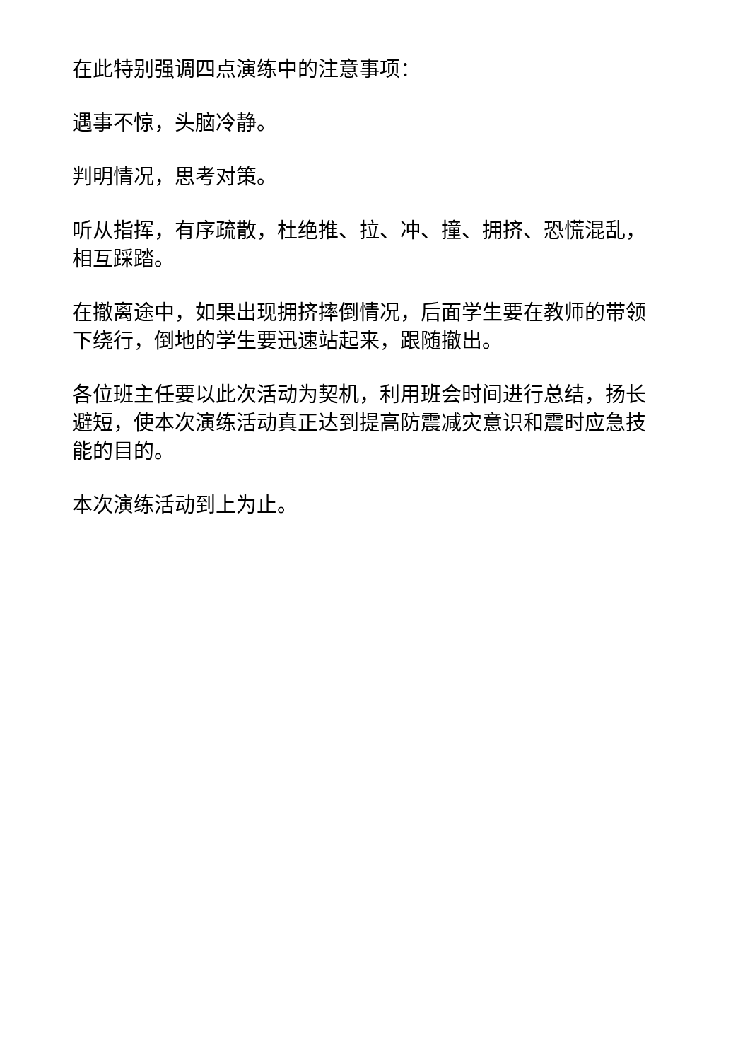在此特别强调四点演练中的注意事项：
遇事不惊，头脑冷静。
判明情况，思考对策。
听从指挥，有序疏散，杜绝推、拉、冲、撞、拥挤、恐慌混乱，相互踩踏。
在撤离途中，如果出现拥挤摔倒情况，后面学生要在教师的带领下绕行，倒地的学生要迅速站起来，跟随撤出。
各位班主任要以此次活动为契机，利用班会时间进行总结，扬长避短，使本次演练活动真正达到提高防震减灾意识和震时应急技能的目的。
本次演练活动到上为止。